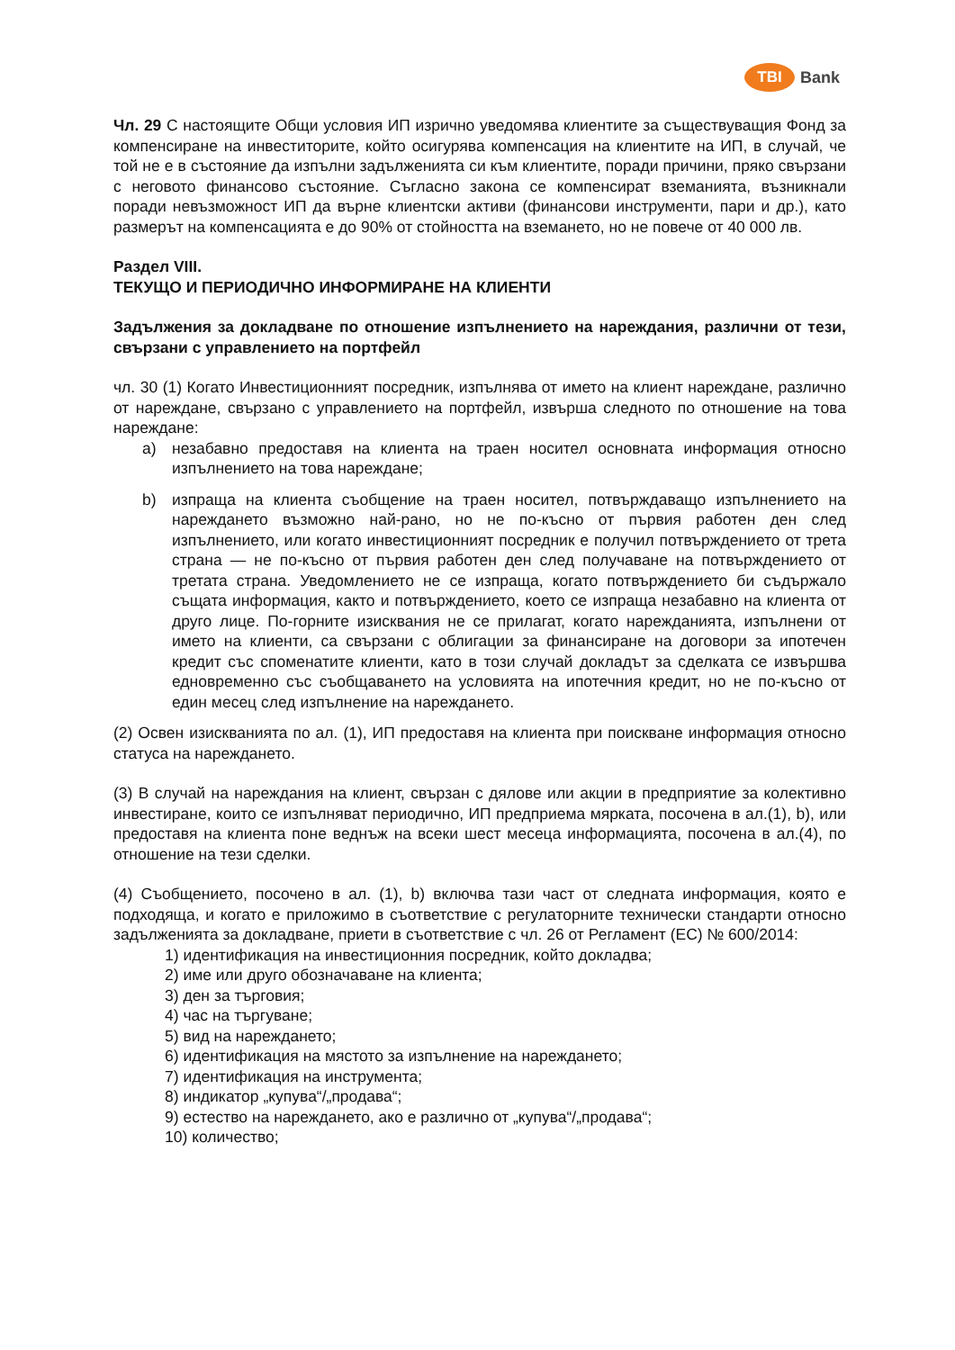TBI
Bank
Чл. 29 С настоящите Общи условия ИП изрично уведомява клиентите за съществуващия Фонд за компенсиране на инвеститорите, който осигурява компенсация на клиентите на ИП, в случай, че той не е в състояние да изпълни задълженията си към клиентите, поради причини, пряко свързани с неговото финансово състояние. Съгласно закона се компенсират вземанията, възникнали поради невъзможност ИП да върне клиентски активи (финансови инструменти, пари и др.), като размерът на компенсацията е до 90% от стойността на вземането, но не повече от 40 000 лв.
Раздел VIII.
ТЕКУЩО И ПЕРИОДИЧНО ИНФОРМИРАНЕ НА КЛИЕНТИ
Задължения за докладване по отношение изпълнението на нареждания, различни от тези, свързани с управлението на портфейл
чл. 30 (1) Когато Инвестиционният посредник, изпълнява от името на клиент нареждане, различно от нареждане, свързано с управлението на портфейл, извърша следното по отношение на това нареждане:
а) незабавно предоставя на клиента на траен носител основната информация относно изпълнението на това нареждане;
b) изпраща на клиента съобщение на траен носител, потвърждаващо изпълнението на нареждането възможно най-рано, но не по-късно от първия работен ден след изпълнението, или когато инвестиционният посредник е получил потвърждението от трета страна — не по-късно от първия работен ден след получаване на потвърждението от третата страна. Уведомлението не се изпраща, когато потвърждението би съдържало същата информация, както и потвърждението, което се изпраща незабавно на клиента от друго лице. По-горните изисквания не се прилагат, когато нарежданията, изпълнени от името на клиенти, са свързани с облигации за финансиране на договори за ипотечен кредит със споменатите клиенти, като в този случай докладът за сделката се извършва едновременно със съобщаването на условията на ипотечния кредит, но не по-късно от един месец след изпълнение на нареждането.
(2) Освен изискванията по ал. (1), ИП предоставя на клиента при поискване информация относно статуса на нареждането.
(3) В случай на нареждания на клиент, свързан с дялове или акции в предприятие за колективно инвестиране, които се изпълняват периодично, ИП предприема мярката, посочена в ал.(1), b), или предоставя на клиента поне веднъж на всеки шест месеца информацията, посочена в ал.(4), по отношение на тези сделки.
(4) Съобщението, посочено в ал. (1), b) включва тази част от следната информация, която е подходяща, и когато е приложимо в съответствие с регулаторните технически стандарти относно задълженията за докладване, приети в съответствие с чл. 26 от Регламент (ЕС) № 600/2014:
1) идентификация на инвестиционния посредник, който докладва;
2) име или друго обозначаване на клиента;
3) ден за търговия;
4) час на търгуване;
5) вид на нареждането;
6) идентификация на мястото за изпълнение на нареждането;
7) идентификация на инструмента;
8) индикатор „купува“/„продава“;
9) естество на нареждането, ако е различно от „купува“/„продава“;
10) количество;